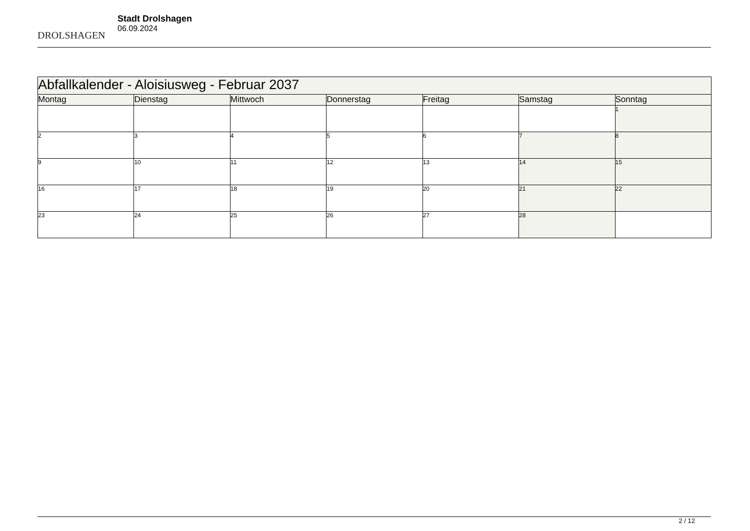DROLSHAGEN
Stadt Drolshagen
06.09.2024
| Abfallkalender - Aloisiusweg - Februar 2037 | | | | | | |
| --- | --- | --- | --- | --- | --- | --- |
| Montag | Dienstag | Mittwoch | Donnerstag | Freitag | Samstag | Sonntag |
| | | | | | | 1 |
| 2 | 3 | 4 | 5 | 6 | 7 | 8 |
| 9 | 10 | 11 | 12 | 13 | 14 | 15 |
| 16 | 17 | 18 | 19 | 20 | 21 | 22 |
| 23 | 24 | 25 | 26 | 27 | 28 | |
2 / 12